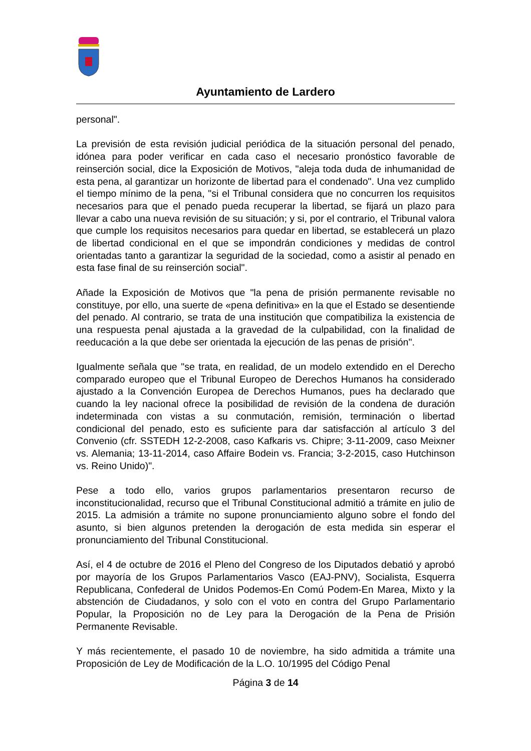Ayuntamiento de Lardero
personal".
La previsión de esta revisión judicial periódica de la situación personal del penado, idónea para poder verificar en cada caso el necesario pronóstico favorable de reinserción social, dice la Exposición de Motivos, "aleja toda duda de inhumanidad de esta pena, al garantizar un horizonte de libertad para el condenado". Una vez cumplido el tiempo mínimo de la pena, "si el Tribunal considera que no concurren los requisitos necesarios para que el penado pueda recuperar la libertad, se fijará un plazo para llevar a cabo una nueva revisión de su situación; y si, por el contrario, el Tribunal valora que cumple los requisitos necesarios para quedar en libertad, se establecerá un plazo de libertad condicional en el que se impondrán condiciones y medidas de control orientadas tanto a garantizar la seguridad de la sociedad, como a asistir al penado en esta fase final de su reinserción social".
Añade la Exposición de Motivos que "la pena de prisión permanente revisable no constituye, por ello, una suerte de «pena definitiva» en la que el Estado se desentiende del penado. Al contrario, se trata de una institución que compatibiliza la existencia de una respuesta penal ajustada a la gravedad de la culpabilidad, con la finalidad de reeducación a la que debe ser orientada la ejecución de las penas de prisión".
Igualmente señala que "se trata, en realidad, de un modelo extendido en el Derecho comparado europeo que el Tribunal Europeo de Derechos Humanos ha considerado ajustado a la Convención Europea de Derechos Humanos, pues ha declarado que cuando la ley nacional ofrece la posibilidad de revisión de la condena de duración indeterminada con vistas a su conmutación, remisión, terminación o libertad condicional del penado, esto es suficiente para dar satisfacción al artículo 3 del Convenio (cfr. SSTEDH 12-2-2008, caso Kafkaris vs. Chipre; 3-11-2009, caso Meixner vs. Alemania; 13-11-2014, caso Affaire Bodein vs. Francia; 3-2-2015, caso Hutchinson vs. Reino Unido)".
Pese a todo ello, varios grupos parlamentarios presentaron recurso de inconstitucionalidad, recurso que el Tribunal Constitucional admitió a trámite en julio de 2015. La admisión a trámite no supone pronunciamiento alguno sobre el fondo del asunto, si bien algunos pretenden la derogación de esta medida sin esperar el pronunciamiento del Tribunal Constitucional.
Así, el 4 de octubre de 2016 el Pleno del Congreso de los Diputados debatió y aprobó por mayoría de los Grupos Parlamentarios Vasco (EAJ-PNV), Socialista, Esquerra Republicana, Confederal de Unidos Podemos-En Comú Podem-En Marea, Mixto y la abstención de Ciudadanos, y solo con el voto en contra del Grupo Parlamentario Popular, la Proposición no de Ley para la Derogación de la Pena de Prisión Permanente Revisable.
Y más recientemente, el pasado 10 de noviembre, ha sido admitida a trámite una Proposición de Ley de Modificación de la L.O. 10/1995 del Código Penal
Página 3 de 14